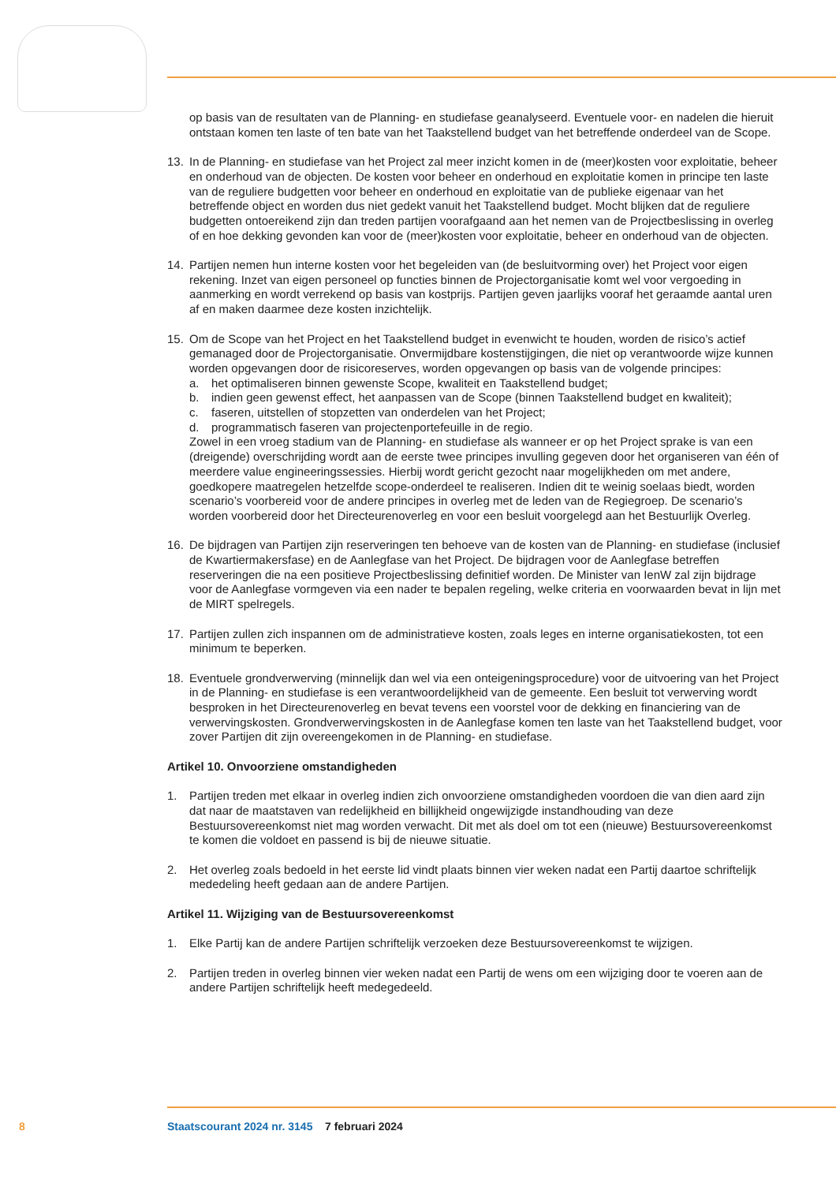op basis van de resultaten van de Planning- en studiefase geanalyseerd. Eventuele voor- en nadelen die hieruit ontstaan komen ten laste of ten bate van het Taakstellend budget van het betreffende onderdeel van de Scope.
13. In de Planning- en studiefase van het Project zal meer inzicht komen in de (meer)kosten voor exploitatie, beheer en onderhoud van de objecten. De kosten voor beheer en onderhoud en exploitatie komen in principe ten laste van de reguliere budgetten voor beheer en onderhoud en exploitatie van de publieke eigenaar van het betreffende object en worden dus niet gedekt vanuit het Taakstellend budget. Mocht blijken dat de reguliere budgetten ontoereikend zijn dan treden partijen voorafgaand aan het nemen van de Projectbeslissing in overleg of en hoe dekking gevonden kan voor de (meer)kosten voor exploitatie, beheer en onderhoud van de objecten.
14. Partijen nemen hun interne kosten voor het begeleiden van (de besluitvorming over) het Project voor eigen rekening. Inzet van eigen personeel op functies binnen de Projectorganisatie komt wel voor vergoeding in aanmerking en wordt verrekend op basis van kostprijs. Partijen geven jaarlijks vooraf het geraamde aantal uren af en maken daarmee deze kosten inzichtelijk.
15. Om de Scope van het Project en het Taakstellend budget in evenwicht te houden, worden de risico’s actief gemanaged door de Projectorganisatie. Onvermijdbare kostenstijgingen, die niet op verantwoorde wijze kunnen worden opgevangen door de risicoreserves, worden opgevangen op basis van de volgende principes:
a. het optimaliseren binnen gewenste Scope, kwaliteit en Taakstellend budget;
b. indien geen gewenst effect, het aanpassen van de Scope (binnen Taakstellend budget en kwaliteit);
c. faseren, uitstellen of stopzetten van onderdelen van het Project;
d. programmatisch faseren van projectenportefeuille in de regio.
Zowel in een vroeg stadium van de Planning- en studiefase als wanneer er op het Project sprake is van een (dreigende) overschrijding wordt aan de eerste twee principes invulling gegeven door het organiseren van één of meerdere value engineeringssessies. Hierbij wordt gericht gezocht naar mogelijkheden om met andere, goedkopere maatregelen hetzelfde scope-onderdeel te realiseren. Indien dit te weinig soelaas biedt, worden scenario’s voorbereid voor de andere principes in overleg met de leden van de Regiegroep. De scenario’s worden voorbereid door het Directeureno­verleg en voor een besluit voorgelegd aan het Bestuurlijk Overleg.
16. De bijdragen van Partijen zijn reserveringen ten behoeve van de kosten van de Planning- en studiefase (inclusief de Kwartiermakersfase) en de Aanlegfase van het Project. De bijdragen voor de Aanlegfase betreffen reserveringen die na een positieve Projectbeslissing definitief worden. De Minister van IenW zal zijn bijdrage voor de Aanlegfase vormgeven via een nader te bepalen regeling, welke criteria en voorwaarden bevat in lijn met de MIRT spelregels.
17. Partijen zullen zich inspannen om de administratieve kosten, zoals leges en interne organisatiekos­ten, tot een minimum te beperken.
18. Eventuele grondverwerving (minnelijk dan wel via een onteigeningsprocedure) voor de uitvoering van het Project in de Planning- en studiefase is een verantwoordelijkheid van de gemeente. Een besluit tot verwerving wordt besproken in het Directeurenoverleg en bevat tevens een voorstel voor de dekking en financiering van de verwervingskosten. Grondverwervingskosten in de Aanlegfase komen ten laste van het Taakstellend budget, voor zover Partijen dit zijn overeengeko­men in de Planning- en studiefase.
Artikel 10. Onvoorziene omstandigheden
1. Partijen treden met elkaar in overleg indien zich onvoorziene omstandigheden voordoen die van dien aard zijn dat naar de maatstaven van redelijkheid en billijkheid ongewijzigde instandhouding van deze Bestuursovereenkomst niet mag worden verwacht. Dit met als doel om tot een (nieuwe) Bestuursovereenkomst te komen die voldoet en passend is bij de nieuwe situatie.
2. Het overleg zoals bedoeld in het eerste lid vindt plaats binnen vier weken nadat een Partij daartoe schriftelijk mededeling heeft gedaan aan de andere Partijen.
Artikel 11. Wijziging van de Bestuursovereenkomst
1. Elke Partij kan de andere Partijen schriftelijk verzoeken deze Bestuursovereenkomst te wijzigen.
2. Partijen treden in overleg binnen vier weken nadat een Partij de wens om een wijziging door te voeren aan de andere Partijen schriftelijk heeft medegedeeld.
8 Staatscourant 2024 nr. 3145 7 februari 2024